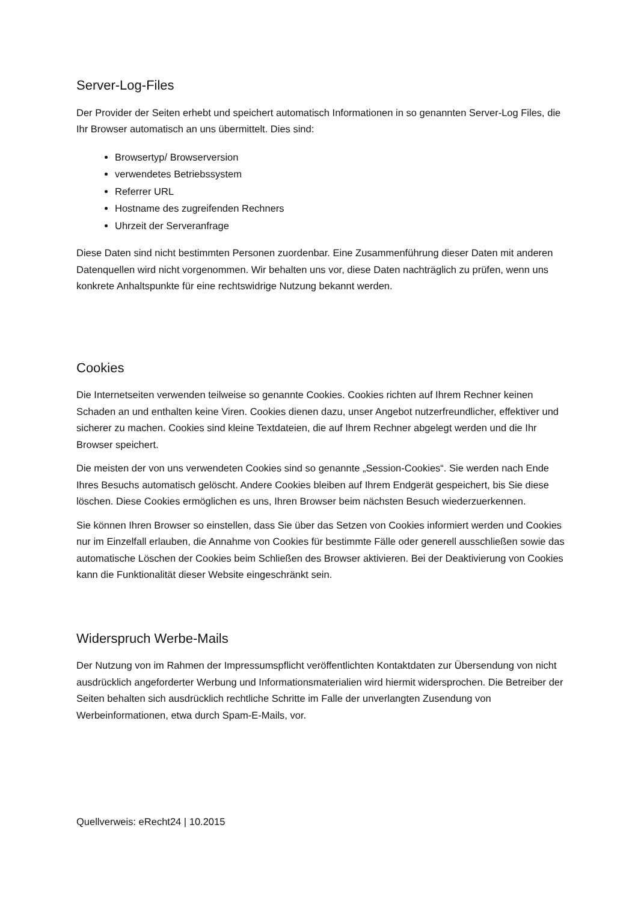Server-Log-Files
Der Provider der Seiten erhebt und speichert automatisch Informationen in so genannten Server-Log Files, die Ihr Browser automatisch an uns übermittelt. Dies sind:
Browsertyp/ Browserversion
verwendetes Betriebssystem
Referrer URL
Hostname des zugreifenden Rechners
Uhrzeit der Serveranfrage
Diese Daten sind nicht bestimmten Personen zuordenbar. Eine Zusammenführung dieser Daten mit anderen Datenquellen wird nicht vorgenommen. Wir behalten uns vor, diese Daten nachträglich zu prüfen, wenn uns konkrete Anhaltspunkte für eine rechtswidrige Nutzung bekannt werden.
Cookies
Die Internetseiten verwenden teilweise so genannte Cookies. Cookies richten auf Ihrem Rechner keinen Schaden an und enthalten keine Viren. Cookies dienen dazu, unser Angebot nutzerfreundlicher, effektiver und sicherer zu machen. Cookies sind kleine Textdateien, die auf Ihrem Rechner abgelegt werden und die Ihr Browser speichert.
Die meisten der von uns verwendeten Cookies sind so genannte „Session-Cookies“. Sie werden nach Ende Ihres Besuchs automatisch gelöscht. Andere Cookies bleiben auf Ihrem Endgerät gespeichert, bis Sie diese löschen. Diese Cookies ermöglichen es uns, Ihren Browser beim nächsten Besuch wiederzuerkennen.
Sie können Ihren Browser so einstellen, dass Sie über das Setzen von Cookies informiert werden und Cookies nur im Einzelfall erlauben, die Annahme von Cookies für bestimmte Fälle oder generell ausschließen sowie das automatische Löschen der Cookies beim Schließen des Browser aktivieren. Bei der Deaktivierung von Cookies kann die Funktionalität dieser Website eingeschränkt sein.
Widerspruch Werbe-Mails
Der Nutzung von im Rahmen der Impressumspflicht veröffentlichten Kontaktdaten zur Übersendung von nicht ausdrücklich angeforderter Werbung und Informationsmaterialien wird hiermit widersprochen. Die Betreiber der Seiten behalten sich ausdrücklich rechtliche Schritte im Falle der unverlangten Zusendung von Werbeinformationen, etwa durch Spam-E-Mails, vor.
Quellverweis: eRecht24 | 10.2015